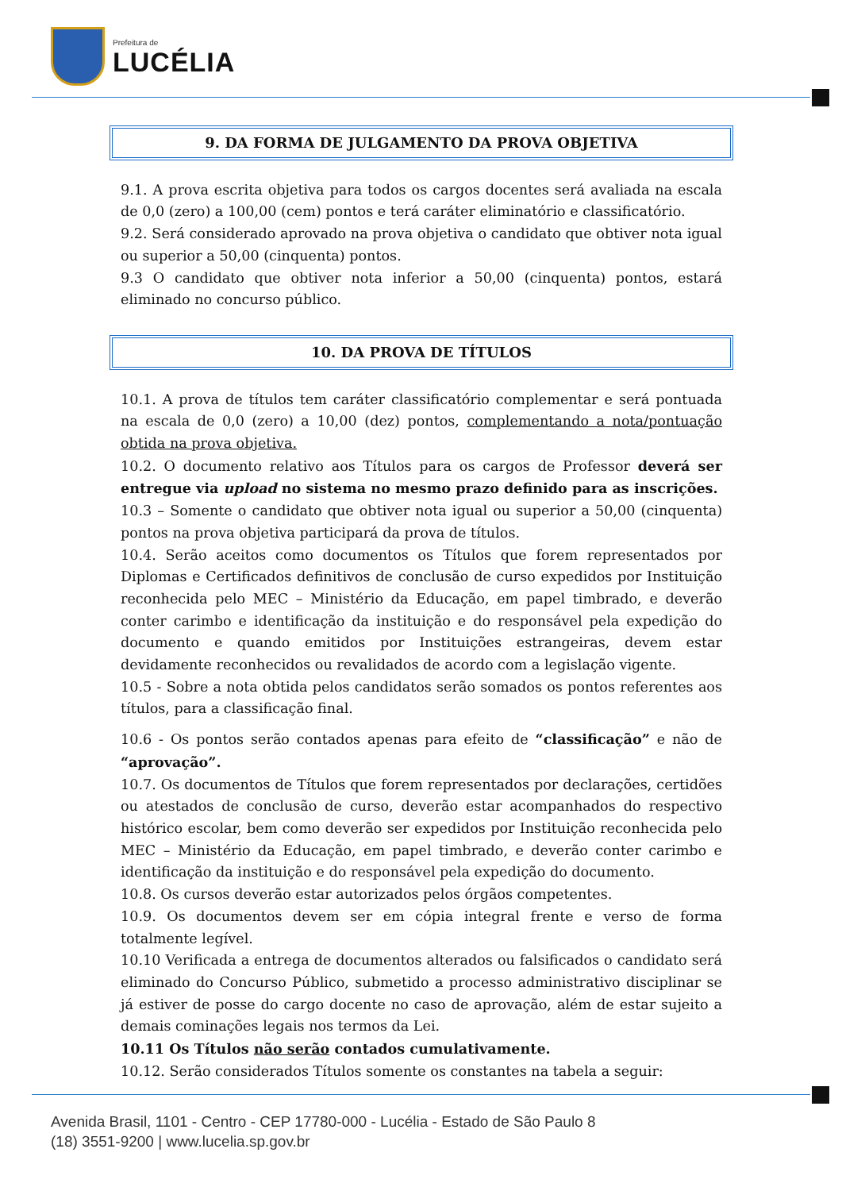Prefeitura de
LUCÉLIA
9. DA FORMA DE JULGAMENTO DA PROVA OBJETIVA
9.1. A prova escrita objetiva para todos os cargos docentes será avaliada na escala de 0,0 (zero) a 100,00 (cem) pontos e terá caráter eliminatório e classificatório.
9.2. Será considerado aprovado na prova objetiva o candidato que obtiver nota igual ou superior a 50,00 (cinquenta) pontos.
9.3 O candidato que obtiver nota inferior a 50,00 (cinquenta) pontos, estará eliminado no concurso público.
10. DA PROVA DE TÍTULOS
10.1. A prova de títulos tem caráter classificatório complementar e será pontuada na escala de 0,0 (zero) a 10,00 (dez) pontos, complementando a nota/pontuação obtida na prova objetiva.
10.2. O documento relativo aos Títulos para os cargos de Professor deverá ser entregue via upload no sistema no mesmo prazo definido para as inscrições.
10.3 – Somente o candidato que obtiver nota igual ou superior a 50,00 (cinquenta) pontos na prova objetiva participará da prova de títulos.
10.4. Serão aceitos como documentos os Títulos que forem representados por Diplomas e Certificados definitivos de conclusão de curso expedidos por Instituição reconhecida pelo MEC – Ministério da Educação, em papel timbrado, e deverão conter carimbo e identificação da instituição e do responsável pela expedição do documento e quando emitidos por Instituições estrangeiras, devem estar devidamente reconhecidos ou revalidados de acordo com a legislação vigente.
10.5 - Sobre a nota obtida pelos candidatos serão somados os pontos referentes aos títulos, para a classificação final.
10.6 - Os pontos serão contados apenas para efeito de “classificação” e não de “aprovação”.
10.7. Os documentos de Títulos que forem representados por declarações, certidões ou atestados de conclusão de curso, deverão estar acompanhados do respectivo histórico escolar, bem como deverão ser expedidos por Instituição reconhecida pelo MEC – Ministério da Educação, em papel timbrado, e deverão conter carimbo e identificação da instituição e do responsável pela expedição do documento.
10.8. Os cursos deverão estar autorizados pelos órgãos competentes.
10.9. Os documentos devem ser em cópia integral frente e verso de forma totalmente legível.
10.10 Verificada a entrega de documentos alterados ou falsificados o candidato será eliminado do Concurso Público, submetido a processo administrativo disciplinar se já estiver de posse do cargo docente no caso de aprovação, além de estar sujeito a demais cominações legais nos termos da Lei.
10.11 Os Títulos não serão contados cumulativamente.
10.12. Serão considerados Títulos somente os constantes na tabela a seguir:
Avenida Brasil, 1101 - Centro - CEP 17780-000 - Lucélia - Estado de São Paulo 8
(18) 3551-9200 | www.lucelia.sp.gov.br